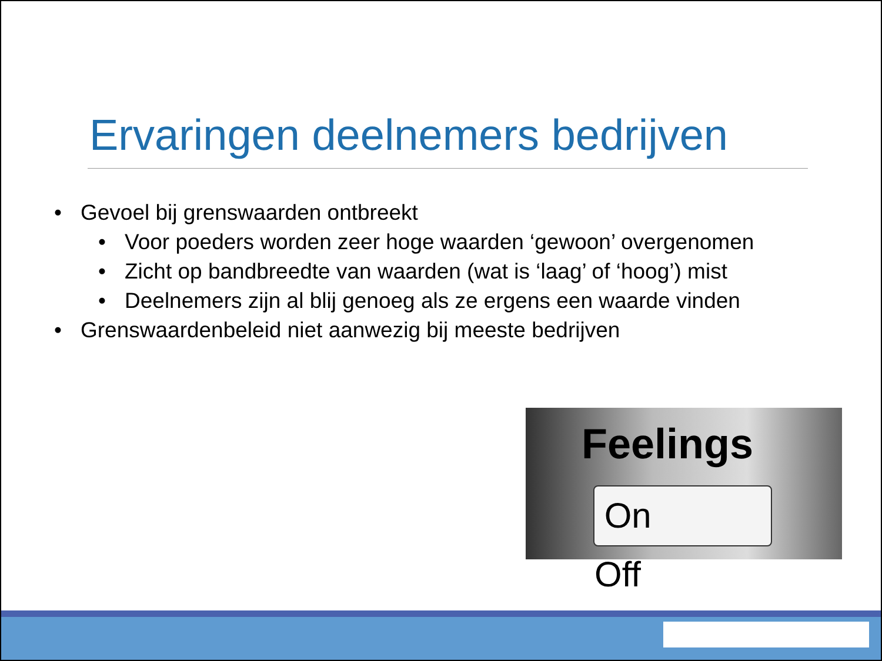Ervaringen deelnemers bedrijven
• Gevoel bij grenswaarden ontbreekt
• Voor poeders worden zeer hoge waarden ‘gewoon’ overgenomen
• Zicht op bandbreedte van waarden (wat is ‘laag’ of ‘hoog’) mist
• Deelnemers zijn al blij genoeg als ze ergens een waarde vinden
• Grenswaardenbeleid niet aanwezig bij meeste bedrijven
Feelings
On Off